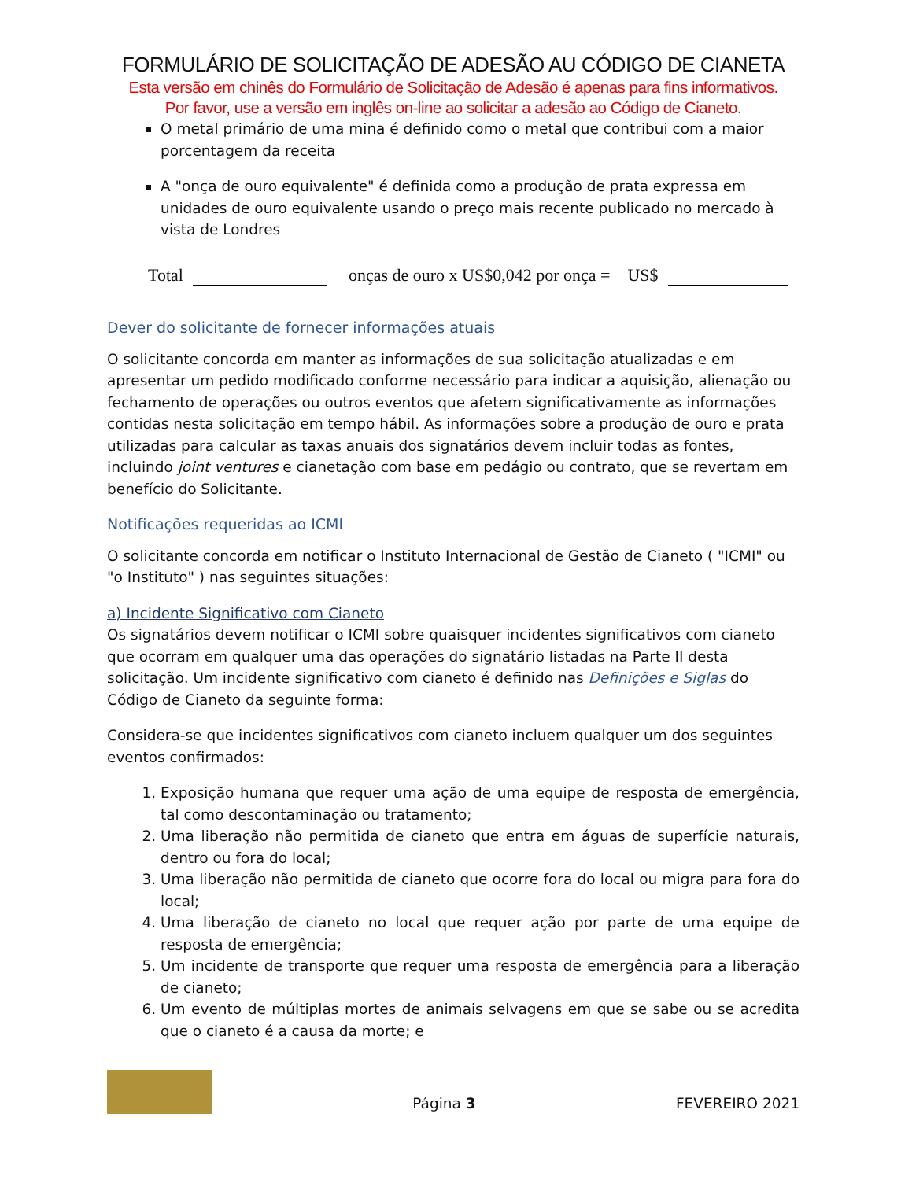FORMULÁRIO DE SOLICITAÇÃO DE ADESÃO AU CÓDIGO DE CIANETA
Esta versão em chinês do Formulário de Solicitação de Adesão é apenas para fins informativos.
Por favor, use a versão em inglês on-line ao solicitar a adesão ao Código de Cianeto.
O metal primário de uma mina é definido como o metal que contribui com a maior porcentagem da receita
A "onça de ouro equivalente" é definida como a produção de prata expressa em unidades de ouro equivalente usando o preço mais recente publicado no mercado à vista de Londres
Total onças de ouro x US$0,042 por onça = US$
Dever do solicitante de fornecer informações atuais
O solicitante concorda em manter as informações de sua solicitação atualizadas e em apresentar um pedido modificado conforme necessário para indicar a aquisição, alienação ou fechamento de operações ou outros eventos que afetem significativamente as informações contidas nesta solicitação em tempo hábil. As informações sobre a produção de ouro e prata utilizadas para calcular as taxas anuais dos signatários devem incluir todas as fontes, incluindo joint ventures e cianetação com base em pedágio ou contrato, que se revertam em benefício do Solicitante.
Notificações requeridas ao ICMI
O solicitante concorda em notificar o Instituto Internacional de Gestão de Cianeto ( "ICMI" ou "o Instituto" ) nas seguintes situações:
a) Incidente Significativo com Cianeto
Os signatários devem notificar o ICMI sobre quaisquer incidentes significativos com cianeto que ocorram em qualquer uma das operações do signatário listadas na Parte II desta solicitação. Um incidente significativo com cianeto é definido nas Definições e Siglas do Código de Cianeto da seguinte forma:
Considera-se que incidentes significativos com cianeto incluem qualquer um dos seguintes eventos confirmados:
1. Exposição humana que requer uma ação de uma equipe de resposta de emergência, tal como descontaminação ou tratamento;
2. Uma liberação não permitida de cianeto que entra em águas de superfície naturais, dentro ou fora do local;
3. Uma liberação não permitida de cianeto que ocorre fora do local ou migra para fora do local;
4. Uma liberação de cianeto no local que requer ação por parte de uma equipe de resposta de emergência;
5. Um incidente de transporte que requer uma resposta de emergência para a liberação de cianeto;
6. Um evento de múltiplas mortes de animais selvagens em que se sabe ou se acredita que o cianeto é a causa da morte; e
Página 3
FEVEREIRO 2021